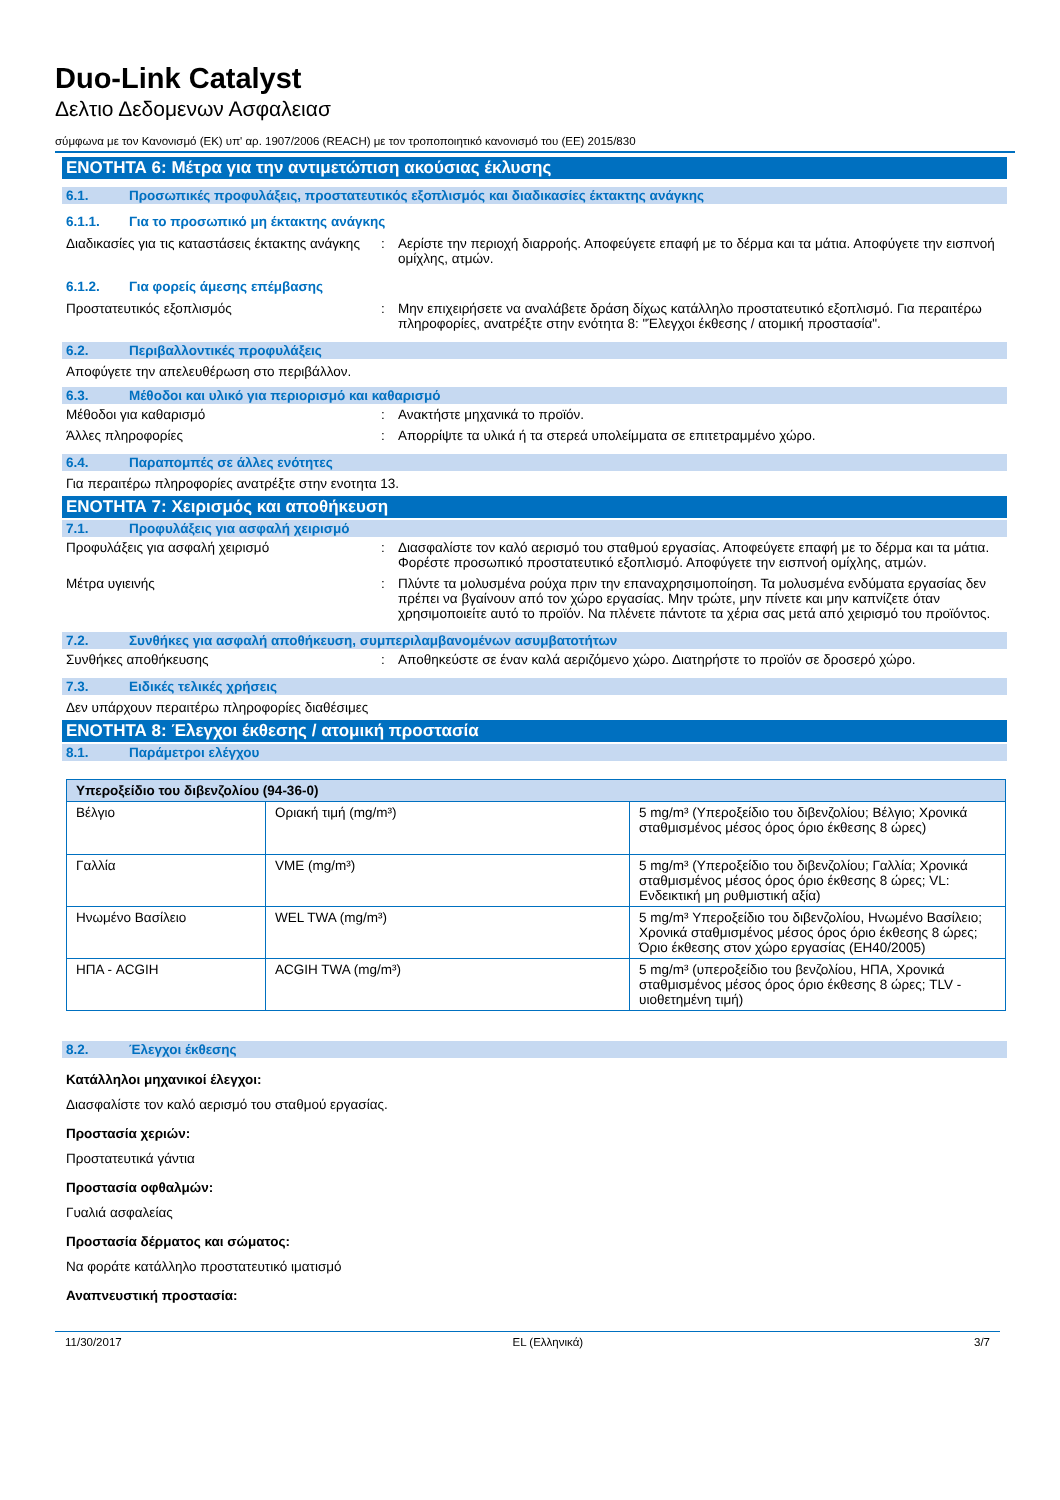Duo-Link Catalyst
Δελτιο Δεδομενων Ασφαλειασ
σύμφωνα με τον Κανονισμό (ΕΚ) υπ' αρ. 1907/2006 (REACH) με τον τροποποιητικό κανονισμό του (ΕΕ) 2015/830
ΕΝΟΤΗΤΑ 6: Μέτρα για την αντιμετώπιση ακούσιας έκλυσης
6.1. Προσωπικές προφυλάξεις, προστατευτικός εξοπλισμός και διαδικασίες έκτακτης ανάγκης
6.1.1. Για το προσωπικό μη έκτακτης ανάγκης
Διαδικασίες για τις καταστάσεις έκτακτης ανάγκης
: Αερίστε την περιοχή διαρροής. Αποφεύγετε επαφή με το δέρμα και τα μάτια. Αποφύγετε την εισπνοή ομίχλης, ατμών.
6.1.2. Για φορείς άμεσης επέμβασης
Προστατευτικός εξοπλισμός : Μην επιχειρήσετε να αναλάβετε δράση δίχως κατάλληλο προστατευτικό εξοπλισμό. Για περαιτέρω πληροφορίες, ανατρέξτε στην ενότητα 8: "Έλεγχοι έκθεσης / ατομική προστασία".
6.2. Περιβαλλοντικές προφυλάξεις
Αποφύγετε την απελευθέρωση στο περιβάλλον.
6.3. Μέθοδοι και υλικό για περιορισμό και καθαρισμό
Μέθοδοι για καθαρισμό : Ανακτήστε μηχανικά το προϊόν.
Άλλες πληροφορίες : Απορρίψτε τα υλικά ή τα στερεά υπολείμματα σε επιτετραμμένο χώρο.
6.4. Παραπομπές σε άλλες ενότητες
Για περαιτέρω πληροφορίες ανατρέξτε στην ενοτητα 13.
ΕΝΟΤΗΤΑ 7: Χειρισμός και αποθήκευση
7.1. Προφυλάξεις για ασφαλή χειρισμό
Προφυλάξεις για ασφαλή χειρισμό : Διασφαλίστε τον καλό αερισμό του σταθμού εργασίας. Αποφεύγετε επαφή με το δέρμα και τα μάτια. Φορέστε προσωπικό προστατευτικό εξοπλισμό. Αποφύγετε την εισπνοή ομίχλης, ατμών.
Μέτρα υγιεινής : Πλύντε τα μολυσμένα ρούχα πριν την επαναχρησιμοποίηση. Τα μολυσμένα ενδύματα εργασίας δεν πρέπει να βγαίνουν από τον χώρο εργασίας. Μην τρώτε, μην πίνετε και μην καπνίζετε όταν χρησιμοποιείτε αυτό το προϊόν. Να πλένετε πάντοτε τα χέρια σας μετά από χειρισμό του προϊόντος.
7.2. Συνθήκες για ασφαλή αποθήκευση, συμπεριλαμβανομένων ασυμβατοτήτων
Συνθήκες αποθήκευσης : Αποθηκεύστε σε έναν καλά αεριζόμενο χώρο. Διατηρήστε το προϊόν σε δροσερό χώρο.
7.3. Ειδικές τελικές χρήσεις
Δεν υπάρχουν περαιτέρω πληροφορίες διαθέσιμες
ΕΝΟΤΗΤΑ 8: Έλεγχοι έκθεσης / ατομική προστασία
8.1. Παράμετροι ελέγχου
| Υπεροξείδιο του διβενζολίου (94-36-0) | | |
| --- | --- | --- |
| Βέλγιο | Οριακή τιμή (mg/m³) | 5 mg/m³ (Υπεροξείδιο του διβενζολίου; Βέλγιο; Χρονικά σταθμισμένος μέσος όρος όριο έκθεσης 8 ώρες) |
| Γαλλία | VME (mg/m³) | 5 mg/m³ (Υπεροξείδιο του διβενζολίου; Γαλλία; Χρονικά σταθμισμένος μέσος όρος όριο έκθεσης 8 ώρες; VL: Ενδεικτική μη ρυθμιστική αξία) |
| Ηνωμένο Βασίλειο | WEL TWA (mg/m³) | 5 mg/m³ Υπεροξείδιο του διβενζολίου, Ηνωμένο Βασίλειο; Χρονικά σταθμισμένος μέσος όρος όριο έκθεσης 8 ώρες; Όριο έκθεσης στον χώρο εργασίας (EH40/2005) |
| ΗΠΑ - ACGIH | ACGIH TWA (mg/m³) | 5 mg/m³ (υπεροξείδιο του βενζολίου, ΗΠΑ, Χρονικά σταθμισμένος μέσος όρος όριο έκθεσης 8 ώρες; TLV - υιοθετημένη τιμή) |
8.2. Έλεγχοι έκθεσης
Κατάλληλοι μηχανικοί έλεγχοι:
Διασφαλίστε τον καλό αερισμό του σταθμού εργασίας.
Προστασία χεριών:
Προστατευτικά γάντια
Προστασία οφθαλμών:
Γυαλιά ασφαλείας
Προστασία δέρματος και σώματος:
Να φοράτε κατάλληλο προστατευτικό ιματισμό
Αναπνευστική προστασία:
11/30/2017 EL (Ελληνικά) 3/7